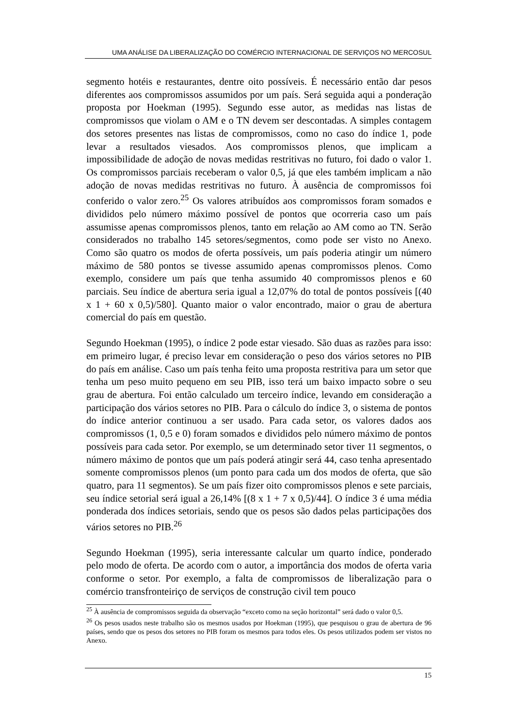UMA ANÁLISE DA LIBERALIZAÇÃO DO COMÉRCIO INTERNACIONAL DE SERVIÇOS NO MERCOSUL
segmento hotéis e restaurantes, dentre oito possíveis. É necessário então dar pesos diferentes aos compromissos assumidos por um país. Será seguida aqui a ponderação proposta por Hoekman (1995). Segundo esse autor, as medidas nas listas de compromissos que violam o AM e o TN devem ser descontadas. A simples contagem dos setores presentes nas listas de compromissos, como no caso do índice 1, pode levar a resultados viesados. Aos compromissos plenos, que implicam a impossibilidade de adoção de novas medidas restritivas no futuro, foi dado o valor 1. Os compromissos parciais receberam o valor 0,5, já que eles também implicam a não adoção de novas medidas restritivas no futuro. À ausência de compromissos foi conferido o valor zero.<sup>25</sup> Os valores atribuídos aos compromissos foram somados e divididos pelo número máximo possível de pontos que ocorreria caso um país assumisse apenas compromissos plenos, tanto em relação ao AM como ao TN. Serão considerados no trabalho 145 setores/segmentos, como pode ser visto no Anexo. Como são quatro os modos de oferta possíveis, um país poderia atingir um número máximo de 580 pontos se tivesse assumido apenas compromissos plenos. Como exemplo, considere um país que tenha assumido 40 compromissos plenos e 60 parciais. Seu índice de abertura seria igual a 12,07% do total de pontos possíveis [(40 x 1 + 60 x 0,5)/580]. Quanto maior o valor encontrado, maior o grau de abertura comercial do país em questão.
Segundo Hoekman (1995), o índice 2 pode estar viesado. São duas as razões para isso: em primeiro lugar, é preciso levar em consideração o peso dos vários setores no PIB do país em análise. Caso um país tenha feito uma proposta restritiva para um setor que tenha um peso muito pequeno em seu PIB, isso terá um baixo impacto sobre o seu grau de abertura. Foi então calculado um terceiro índice, levando em consideração a participação dos vários setores no PIB. Para o cálculo do índice 3, o sistema de pontos do índice anterior continuou a ser usado. Para cada setor, os valores dados aos compromissos (1, 0,5 e 0) foram somados e divididos pelo número máximo de pontos possíveis para cada setor. Por exemplo, se um determinado setor tiver 11 segmentos, o número máximo de pontos que um país poderá atingir será 44, caso tenha apresentado somente compromissos plenos (um ponto para cada um dos modos de oferta, que são quatro, para 11 segmentos). Se um país fizer oito compromissos plenos e sete parciais, seu índice setorial será igual a 26,14% [(8 x 1 + 7 x 0,5)/44]. O índice 3 é uma média ponderada dos índices setoriais, sendo que os pesos são dados pelas participações dos vários setores no PIB.<sup>26</sup>
Segundo Hoekman (1995), seria interessante calcular um quarto índice, ponderado pelo modo de oferta. De acordo com o autor, a importância dos modos de oferta varia conforme o setor. Por exemplo, a falta de compromissos de liberalização para o comércio transfronteiriço de serviços de construção civil tem pouco
<sup>25</sup> À ausência de compromissos seguida da observação “exceto como na seção horizontal” será dado o valor 0,5.
<sup>26</sup> Os pesos usados neste trabalho são os mesmos usados por Hoekman (1995), que pesquisou o grau de abertura de 96 países, sendo que os pesos dos setores no PIB foram os mesmos para todos eles. Os pesos utilizados podem ser vistos no Anexo.
15